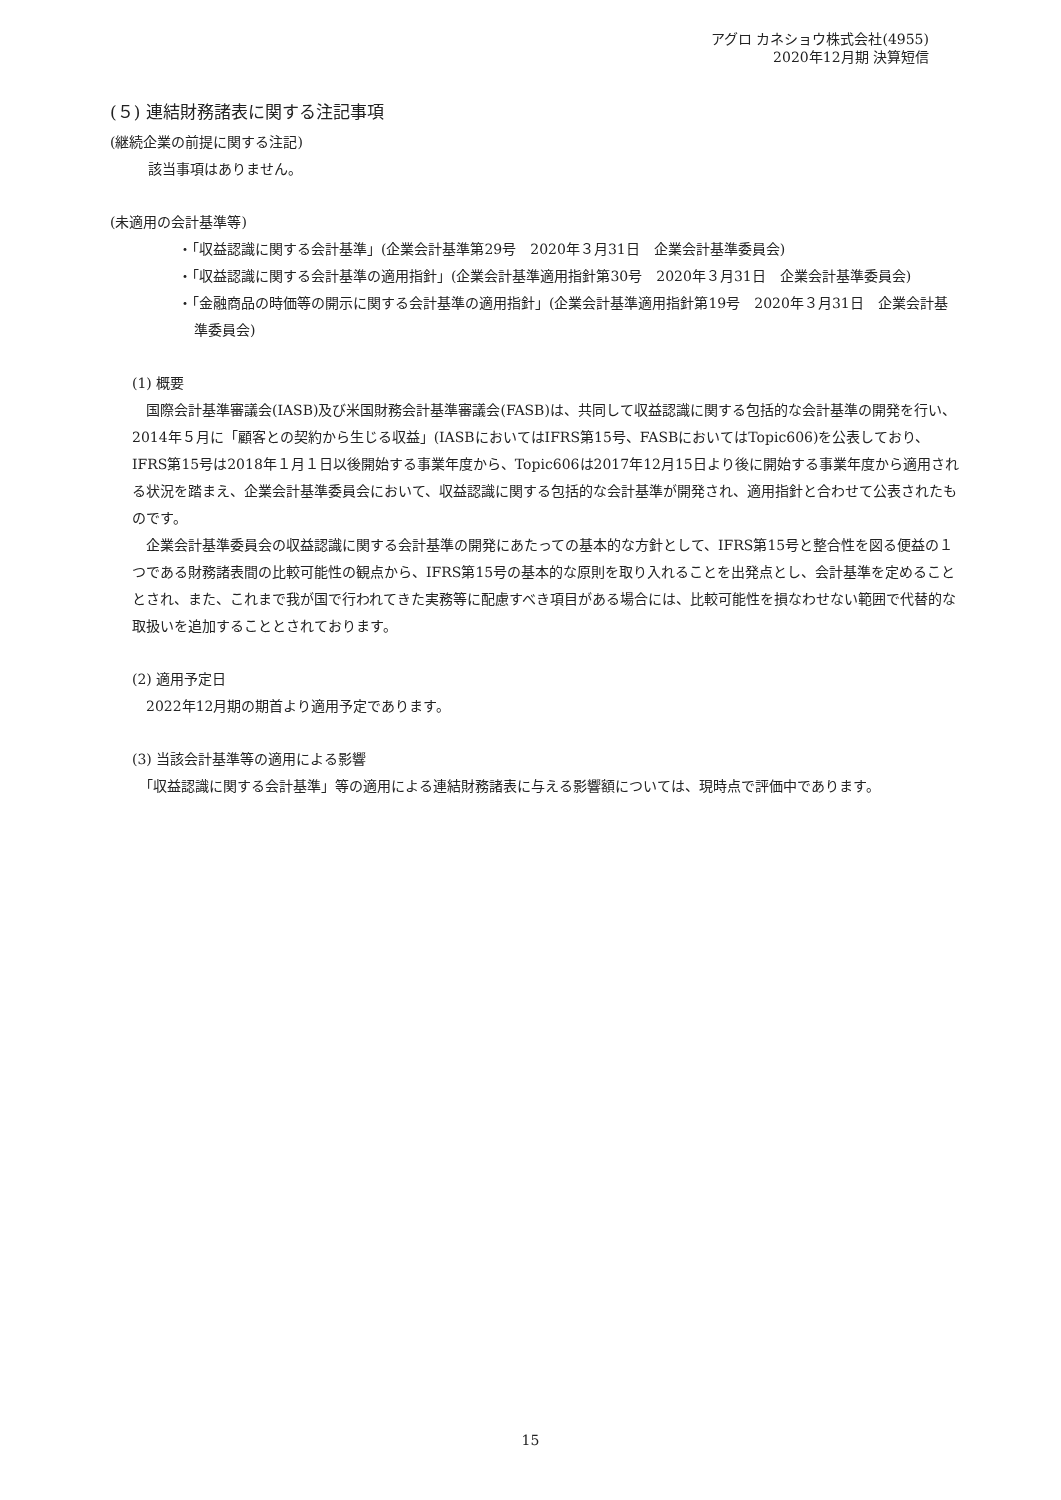アグロ カネショウ株式会社(4955)
2020年12月期 決算短信
(５) 連結財務諸表に関する注記事項
(継続企業の前提に関する注記)
該当事項はありません。
(未適用の会計基準等)
・「収益認識に関する会計基準」(企業会計基準第29号　2020年３月31日　企業会計基準委員会)
・「収益認識に関する会計基準の適用指針」(企業会計基準適用指針第30号　2020年３月31日　企業会計基準委員会)
・「金融商品の時価等の開示に関する会計基準の適用指針」(企業会計基準適用指針第19号　2020年３月31日　企業会計基準委員会)
(1) 概要
　国際会計基準審議会(IASB)及び米国財務会計基準審議会(FASB)は、共同して収益認識に関する包括的な会計基準の開発を行い、2014年５月に「顧客との契約から生じる収益」(IASBにおいてはIFRS第15号、FASBにおいてはTopic606)を公表しており、IFRS第15号は2018年１月１日以後開始する事業年度から、Topic606は2017年12月15日より後に開始する事業年度から適用される状況を踏まえ、企業会計基準委員会において、収益認識に関する包括的な会計基準が開発され、適用指針と合わせて公表されたものです。
　企業会計基準委員会の収益認識に関する会計基準の開発にあたっての基本的な方針として、IFRS第15号と整合性を図る便益の１つである財務諸表間の比較可能性の観点から、IFRS第15号の基本的な原則を取り入れることを出発点とし、会計基準を定めることとされ、また、これまで我が国で行われてきた実務等に配慮すべき項目がある場合には、比較可能性を損なわせない範囲で代替的な取扱いを追加することとされております。
(2) 適用予定日
　2022年12月期の期首より適用予定であります。
(3) 当該会計基準等の適用による影響
　「収益認識に関する会計基準」等の適用による連結財務諸表に与える影響額については、現時点で評価中であります。
15